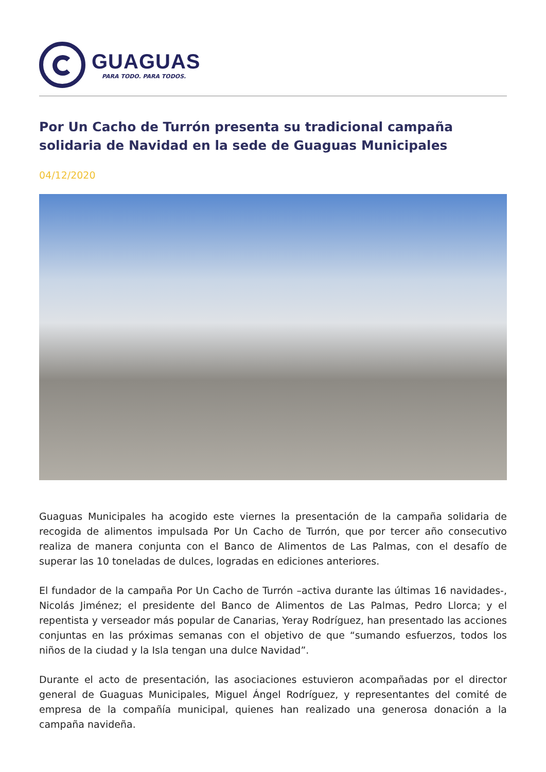GUAGUAS
PARA TODO. PARA TODOS.
Por Un Cacho de Turrón presenta su tradicional campaña solidaria de Navidad en la sede de Guaguas Municipales
04/12/2020
Guaguas Municipales ha acogido este viernes la presentación de la campaña solidaria de recogida de alimentos impulsada Por Un Cacho de Turrón, que por tercer año consecutivo realiza de manera conjunta con el Banco de Alimentos de Las Palmas, con el desafío de superar las 10 toneladas de dulces, logradas en ediciones anteriores.
El fundador de la campaña Por Un Cacho de Turrón –activa durante las últimas 16 navidades-, Nicolás Jiménez; el presidente del Banco de Alimentos de Las Palmas, Pedro Llorca; y el repentista y verseador más popular de Canarias, Yeray Rodríguez, han presentado las acciones conjuntas en las próximas semanas con el objetivo de que “sumando esfuerzos, todos los niños de la ciudad y la Isla tengan una dulce Navidad”.
Durante el acto de presentación, las asociaciones estuvieron acompañadas por el director general de Guaguas Municipales, Miguel Ángel Rodríguez, y representantes del comité de empresa de la compañía municipal, quienes han realizado una generosa donación a la campaña navideña.